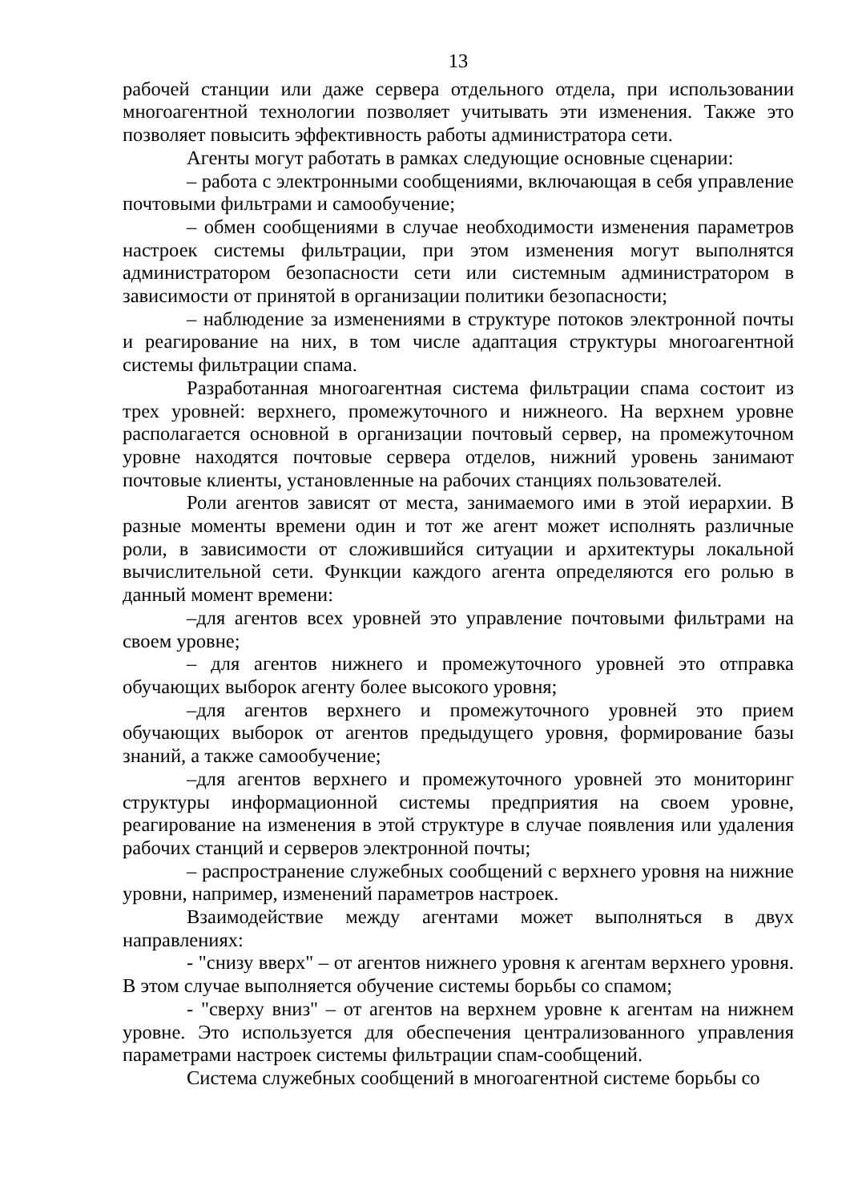13
рабочей станции или даже сервера отдельного отдела, при использовании многоагентной технологии позволяет учитывать эти изменения. Также это позволяет повысить эффективность работы администратора сети.
Агенты могут работать в рамках следующие основные сценарии:
– работа с электронными сообщениями, включающая в себя управление почтовыми фильтрами и самообучение;
– обмен сообщениями в случае необходимости изменения параметров настроек системы фильтрации, при этом изменения могут выполнятся администратором безопасности сети или системным администратором в зависимости от принятой в организации политики безопасности;
– наблюдение за изменениями в структуре потоков электронной почты и реагирование на них, в том числе адаптация структуры многоагентной системы фильтрации спама.
Разработанная многоагентная система фильтрации спама состоит из трех уровней: верхнего, промежуточного и нижнеого. На верхнем уровне располагается основной в организации почтовый сервер, на промежуточном уровне находятся почтовые сервера отделов, нижний уровень занимают почтовые клиенты, установленные на рабочих станциях пользователей.
Роли агентов зависят от места, занимаемого ими в этой иерархии. В разные моменты времени один и тот же агент может исполнять различные роли, в зависимости от сложившийся ситуации и архитектуры локальной вычислительной сети. Функции каждого агента определяются его ролью в данный момент времени:
–для агентов всех уровней это управление почтовыми фильтрами на своем уровне;
– для агентов нижнего и промежуточного уровней это отправка обучающих выборок агенту более высокого уровня;
–для агентов верхнего и промежуточного уровней это прием обучающих выборок от агентов предыдущего уровня, формирование базы знаний, а также самообучение;
–для агентов верхнего и промежуточного уровней это мониторинг структуры информационной системы предприятия на своем уровне, реагирование на изменения в этой структуре в случае появления или удаления рабочих станций и серверов электронной почты;
– распространение служебных сообщений с верхнего уровня на нижние уровни, например, изменений параметров настроек.
Взаимодействие между агентами может выполняться в двух направлениях:
- "снизу вверх" – от агентов нижнего уровня к агентам верхнего уровня. В этом случае выполняется обучение системы борьбы со спамом;
- "сверху вниз" – от агентов на верхнем уровне к агентам на нижнем уровне. Это используется для обеспечения централизованного управления параметрами настроек системы фильтрации спам-сообщений.
Система служебных сообщений в многоагентной системе борьбы со